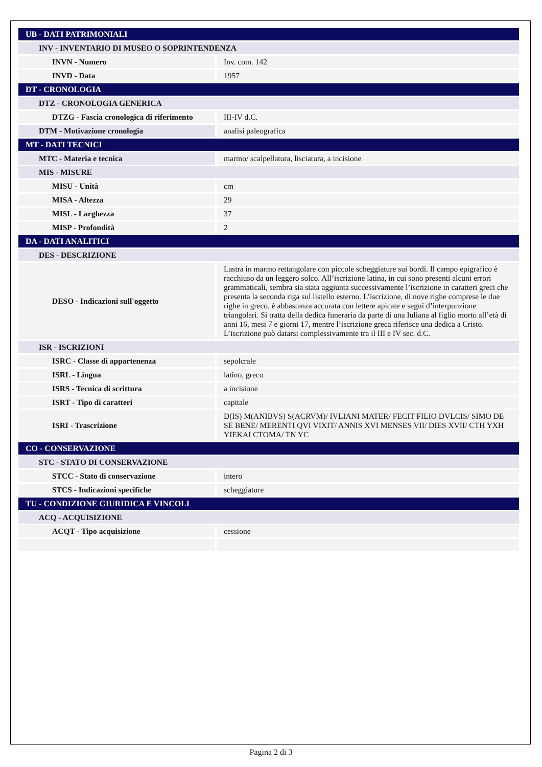| UB - DATI PATRIMONIALI | |
| INV - INVENTARIO DI MUSEO O SOPRINTENDENZA | |
| INVN - Numero | Inv. com. 142 |
| INVD - Data | 1957 |
| DT - CRONOLOGIA | |
| DTZ - CRONOLOGIA GENERICA | |
| DTZG - Fascia cronologica di riferimento | III-IV d.C. |
| DTM - Motivazione cronologia | analisi paleografica |
| MT - DATI TECNICI | |
| MTC - Materia e tecnica | marmo/ scalpellatura, lisciatura, a incisione |
| MIS - MISURE | |
| MISU - Unità | cm |
| MISA - Altezza | 29 |
| MISL - Larghezza | 37 |
| MISP - Profondità | 2 |
| DA - DATI ANALITICI | |
| DES - DESCRIZIONE | |
| DESO - Indicazioni sull'oggetto | Lastra in marmo rettangolare con piccole scheggiature sui bordi. Il campo epigrafico è racchiuso da un leggero solco. All’iscrizione latina, in cui sono presenti alcuni errori grammaticali, sembra sia stata aggiunta successivamente l’iscrizione in caratteri greci che presenta la seconda riga sul listello esterno. L’iscrizione, di nove righe comprese le due righe in greco, è abbastanza accurata con lettere apicate e segni d’interpunzione triangolari. Si tratta della dedica funeraria da parte di una Iuliana al figlio morto all’età di anni 16, mesi 7 e giorni 17, mentre l’iscrizione greca riferisce una dedica a Cristo. L’iscrizione può datarsi complessivamente tra il III e IV sec. d.C. |
| ISR - ISCRIZIONI | |
| ISRC - Classe di appartenenza | sepolcrale |
| ISRL - Lingua | latino, greco |
| ISRS - Tecnica di scrittura | a incisione |
| ISRT - Tipo di caratteri | capitale |
| ISRI - Trascrizione | D(IS) M(ANIBVS) S(ACRVM)/ IVLIANI MATER/ FECIT FILIO DVLCIS/ SIMO DE SE BENE/ MERENTI QVI VIXIT/ ANNIS XVI MENSES VII/ DIES XVII/ CTH YXH YIEKAI CTOMA/ TN YC |
| CO - CONSERVAZIONE | |
| STC - STATO DI CONSERVAZIONE | |
| STCC - Stato di conservazione | intero |
| STCS - Indicazioni specifiche | scheggiature |
| TU - CONDIZIONE GIURIDICA E VINCOLI | |
| ACQ - ACQUISIZIONE | |
| ACQT - Tipo acquisizione | cessione |
Pagina 2 di 3